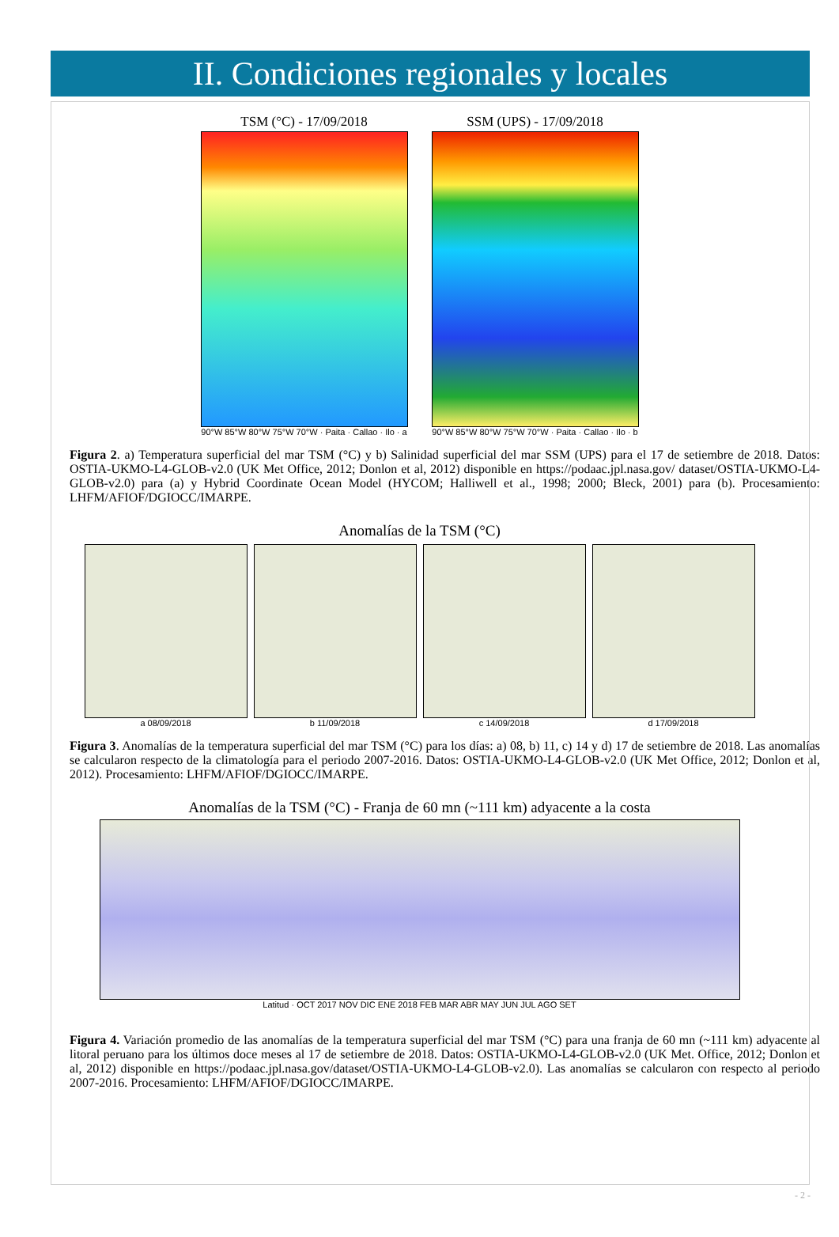II. Condiciones regionales y locales
TSM (°C) - 17/09/2018
90°W 85°W 80°W 75°W 70°W · Paita · Callao · Ilo · a
SSM (UPS) - 17/09/2018
90°W 85°W 80°W 75°W 70°W · Paita · Callao · Ilo · b
Figura 2. a) Temperatura superficial del mar TSM (°C) y b) Salinidad superficial del mar SSM (UPS) para el 17 de setiembre de 2018. Datos: OSTIA-UKMO-L4-GLOB-v2.0 (UK Met Office, 2012; Donlon et al, 2012) disponible en https://podaac.jpl.nasa.gov/ dataset/OSTIA-UKMO-L4-GLOB-v2.0) para (a) y Hybrid Coordinate Ocean Model (HYCOM; Halliwell et al., 1998; 2000; Bleck, 2001) para (b). Procesamiento: LHFM/AFIOF/DGIOCC/IMARPE.
Anomalías de la TSM (°C)
a 08/09/2018 b 11/09/2018 c 14/09/2018 d 17/09/2018
Figura 3. Anomalías de la temperatura superficial del mar TSM (°C) para los días: a) 08, b) 11, c) 14 y d) 17 de setiembre de 2018. Las anomalías se calcularon respecto de la climatología para el periodo 2007-2016. Datos: OSTIA-UKMO-L4-GLOB-v2.0 (UK Met Office, 2012; Donlon et al, 2012). Procesamiento: LHFM/AFIOF/DGIOCC/IMARPE.
Anomalías de la TSM (°C) - Franja de 60 mn (~111 km) adyacente a la costa
Latitud · OCT 2017 NOV DIC ENE 2018 FEB MAR ABR MAY JUN JUL AGO SET
Figura 4. Variación promedio de las anomalías de la temperatura superficial del mar TSM (°C) para una franja de 60 mn (~111 km) adyacente al litoral peruano para los últimos doce meses al 17 de setiembre de 2018. Datos: OSTIA-UKMO-L4-GLOB-v2.0 (UK Met. Office, 2012; Donlon et al, 2012) disponible en https://podaac.jpl.nasa.gov/dataset/OSTIA-UKMO-L4-GLOB-v2.0). Las anomalías se calcularon con respecto al periodo 2007-2016. Procesamiento: LHFM/AFIOF/DGIOCC/IMARPE.
- 2 -